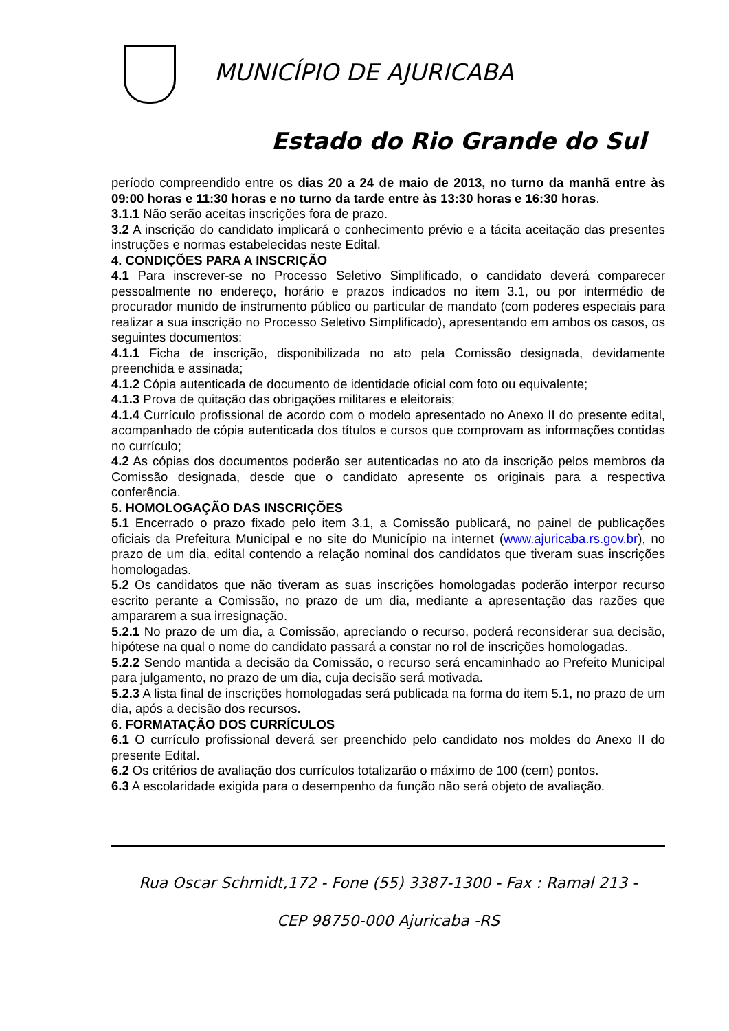MUNICÍPIO DE AJURICABA
Estado do Rio Grande do Sul
período compreendido entre os dias 20 a 24 de maio de 2013, no turno da manhã entre às 09:00 horas e 11:30 horas e no turno da tarde entre às 13:30 horas e 16:30 horas.
3.1.1 Não serão aceitas inscrições fora de prazo.
3.2 A inscrição do candidato implicará o conhecimento prévio e a tácita aceitação das presentes instruções e normas estabelecidas neste Edital.
4. CONDIÇÕES PARA A INSCRIÇÃO
4.1 Para inscrever-se no Processo Seletivo Simplificado, o candidato deverá comparecer pessoalmente no endereço, horário e prazos indicados no item 3.1, ou por intermédio de procurador munido de instrumento público ou particular de mandato (com poderes especiais para realizar a sua inscrição no Processo Seletivo Simplificado), apresentando em ambos os casos, os seguintes documentos:
4.1.1 Ficha de inscrição, disponibilizada no ato pela Comissão designada, devidamente preenchida e assinada;
4.1.2 Cópia autenticada de documento de identidade oficial com foto ou equivalente;
4.1.3 Prova de quitação das obrigações militares e eleitorais;
4.1.4 Currículo profissional de acordo com o modelo apresentado no Anexo II do presente edital, acompanhado de cópia autenticada dos títulos e cursos que comprovam as informações contidas no currículo;
4.2 As cópias dos documentos poderão ser autenticadas no ato da inscrição pelos membros da Comissão designada, desde que o candidato apresente os originais para a respectiva conferência.
5. HOMOLOGAÇÃO DAS INSCRIÇÕES
5.1 Encerrado o prazo fixado pelo item 3.1, a Comissão publicará, no painel de publicações oficiais da Prefeitura Municipal e no site do Município na internet (www.ajuricaba.rs.gov.br), no prazo de um dia, edital contendo a relação nominal dos candidatos que tiveram suas inscrições homologadas.
5.2 Os candidatos que não tiveram as suas inscrições homologadas poderão interpor recurso escrito perante a Comissão, no prazo de um dia, mediante a apresentação das razões que ampararem a sua irresignação.
5.2.1 No prazo de um dia, a Comissão, apreciando o recurso, poderá reconsiderar sua decisão, hipótese na qual o nome do candidato passará a constar no rol de inscrições homologadas.
5.2.2 Sendo mantida a decisão da Comissão, o recurso será encaminhado ao Prefeito Municipal para julgamento, no prazo de um dia, cuja decisão será motivada.
5.2.3 A lista final de inscrições homologadas será publicada na forma do item 5.1, no prazo de um dia, após a decisão dos recursos.
6. FORMATAÇÃO DOS CURRÍCULOS
6.1 O currículo profissional deverá ser preenchido pelo candidato nos moldes do Anexo II do presente Edital.
6.2 Os critérios de avaliação dos currículos totalizarão o máximo de 100 (cem) pontos.
6.3 A escolaridade exigida para o desempenho da função não será objeto de avaliação.
Rua Oscar Schmidt,172 - Fone (55) 3387-1300 - Fax : Ramal 213 -
CEP 98750-000 Ajuricaba -RS